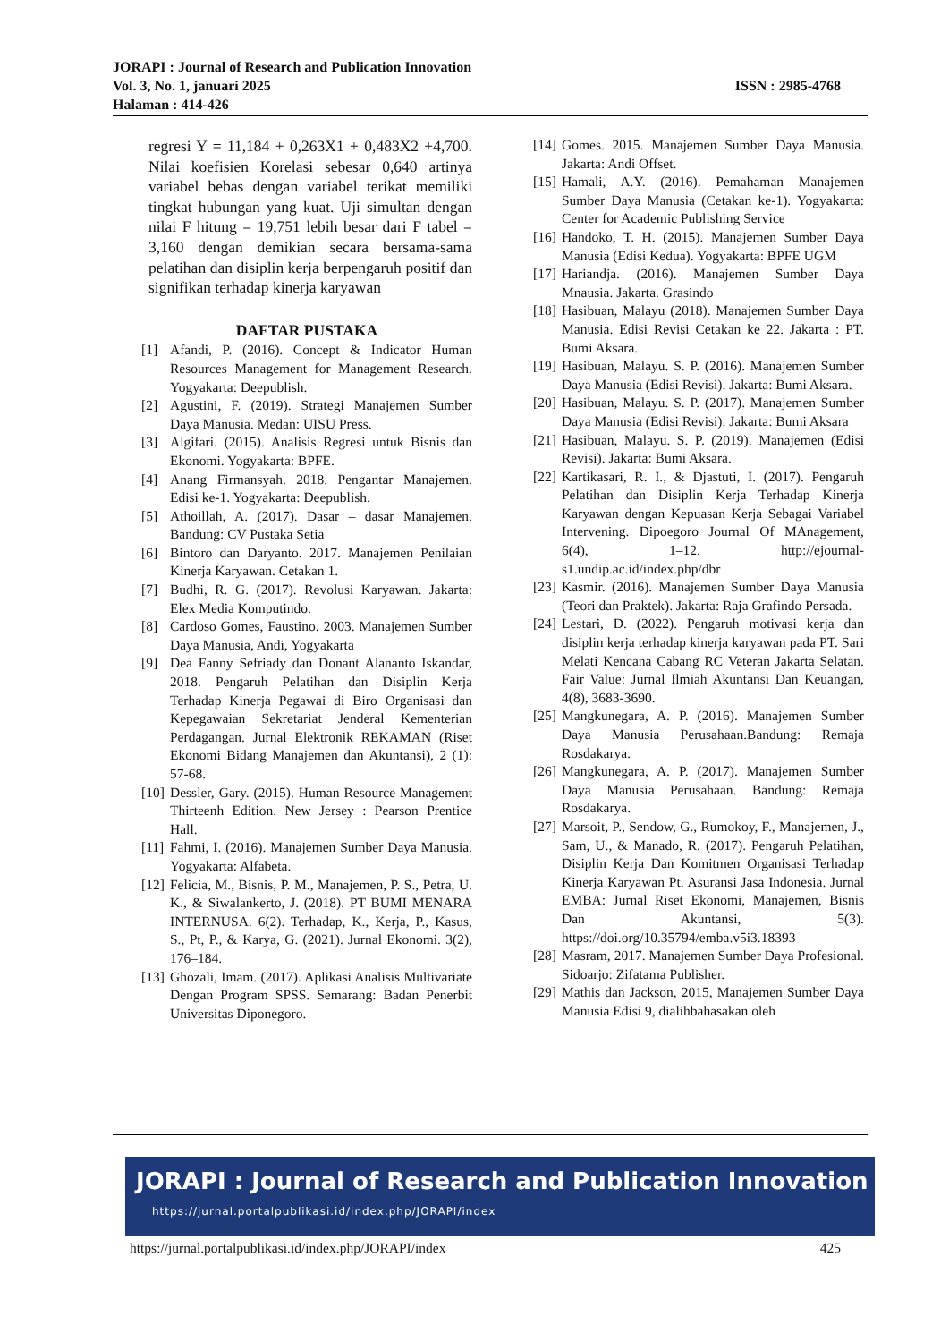JORAPI : Journal of Research and Publication Innovation
Vol. 3, No. 1, januari 2025 ISSN : 2985-4768
Halaman : 414-426
regresi Y = 11,184 + 0,263X1 + 0,483X2 +4,700. Nilai koefisien Korelasi sebesar 0,640 artinya variabel bebas dengan variabel terikat memiliki tingkat hubungan yang kuat. Uji simultan dengan nilai F hitung = 19,751 lebih besar dari F tabel = 3,160 dengan demikian secara bersama-sama pelatihan dan disiplin kerja berpengaruh positif dan signifikan terhadap kinerja karyawan
DAFTAR PUSTAKA
[1] Afandi, P. (2016). Concept & Indicator Human Resources Management for Management Research. Yogyakarta: Deepublish.
[2] Agustini, F. (2019). Strategi Manajemen Sumber Daya Manusia. Medan: UISU Press.
[3] Algifari. (2015). Analisis Regresi untuk Bisnis dan Ekonomi. Yogyakarta: BPFE.
[4] Anang Firmansyah. 2018. Pengantar Manajemen. Edisi ke-1. Yogyakarta: Deepublish.
[5] Athoillah, A. (2017). Dasar – dasar Manajemen. Bandung: CV Pustaka Setia
[6] Bintoro dan Daryanto. 2017. Manajemen Penilaian Kinerja Karyawan. Cetakan 1.
[7] Budhi, R. G. (2017). Revolusi Karyawan. Jakarta: Elex Media Komputindo.
[8] Cardoso Gomes, Faustino. 2003. Manajemen Sumber Daya Manusia, Andi, Yogyakarta
[9] Dea Fanny Sefriady dan Donant Alananto Iskandar, 2018. Pengaruh Pelatihan dan Disiplin Kerja Terhadap Kinerja Pegawai di Biro Organisasi dan Kepegawaian Sekretariat Jenderal Kementerian Perdagangan. Jurnal Elektronik REKAMAN (Riset Ekonomi Bidang Manajemen dan Akuntansi), 2 (1): 57-68.
[10] Dessler, Gary. (2015). Human Resource Management Thirteenh Edition. New Jersey : Pearson Prentice Hall.
[11] Fahmi, I. (2016). Manajemen Sumber Daya Manusia. Yogyakarta: Alfabeta.
[12] Felicia, M., Bisnis, P. M., Manajemen, P. S., Petra, U. K., & Siwalankerto, J. (2018). PT BUMI MENARA INTERNUSA. 6(2). Terhadap, K., Kerja, P., Kasus, S., Pt, P., & Karya, G. (2021). Jurnal Ekonomi. 3(2), 176–184.
[13] Ghozali, Imam. (2017). Aplikasi Analisis Multivariate Dengan Program SPSS. Semarang: Badan Penerbit Universitas Diponegoro.
[14] Gomes. 2015. Manajemen Sumber Daya Manusia. Jakarta: Andi Offset.
[15] Hamali, A.Y. (2016). Pemahaman Manajemen Sumber Daya Manusia (Cetakan ke-1). Yogyakarta: Center for Academic Publishing Service
[16] Handoko, T. H. (2015). Manajemen Sumber Daya Manusia (Edisi Kedua). Yogyakarta: BPFE UGM
[17] Hariandja. (2016). Manajemen Sumber Daya Mnausia. Jakarta. Grasindo
[18] Hasibuan, Malayu (2018). Manajemen Sumber Daya Manusia. Edisi Revisi Cetakan ke 22. Jakarta : PT. Bumi Aksara.
[19] Hasibuan, Malayu. S. P. (2016). Manajemen Sumber Daya Manusia (Edisi Revisi). Jakarta: Bumi Aksara.
[20] Hasibuan, Malayu. S. P. (2017). Manajemen Sumber Daya Manusia (Edisi Revisi). Jakarta: Bumi Aksara
[21] Hasibuan, Malayu. S. P. (2019). Manajemen (Edisi Revisi). Jakarta: Bumi Aksara.
[22] Kartikasari, R. I., & Djastuti, I. (2017). Pengaruh Pelatihan dan Disiplin Kerja Terhadap Kinerja Karyawan dengan Kepuasan Kerja Sebagai Variabel Intervening. Dipoegoro Journal Of MAnagement, 6(4), 1–12. http://ejournal-s1.undip.ac.id/index.php/dbr
[23] Kasmir. (2016). Manajemen Sumber Daya Manusia (Teori dan Praktek). Jakarta: Raja Grafindo Persada.
[24] Lestari, D. (2022). Pengaruh motivasi kerja dan disiplin kerja terhadap kinerja karyawan pada PT. Sari Melati Kencana Cabang RC Veteran Jakarta Selatan. Fair Value: Jurnal Ilmiah Akuntansi Dan Keuangan, 4(8), 3683-3690.
[25] Mangkunegara, A. P. (2016). Manajemen Sumber Daya Manusia Perusahaan.Bandung: Remaja Rosdakarya.
[26] Mangkunegara, A. P. (2017). Manajemen Sumber Daya Manusia Perusahaan. Bandung: Remaja Rosdakarya.
[27] Marsoit, P., Sendow, G., Rumokoy, F., Manajemen, J., Sam, U., & Manado, R. (2017). Pengaruh Pelatihan, Disiplin Kerja Dan Komitmen Organisasi Terhadap Kinerja Karyawan Pt. Asuransi Jasa Indonesia. Jurnal EMBA: Jurnal Riset Ekonomi, Manajemen, Bisnis Dan Akuntansi, 5(3). https://doi.org/10.35794/emba.v5i3.18393
[28] Masram, 2017. Manajemen Sumber Daya Profesional. Sidoarjo: Zifatama Publisher.
[29] Mathis dan Jackson, 2015, Manajemen Sumber Daya Manusia Edisi 9, dialihbahasakan oleh
JORAPI : Journal of Research and Publication Innovation
https://jurnal.portalpublikasi.id/index.php/JORAPI/index
https://jurnal.portalpublikasi.id/index.php/JORAPI/index 425